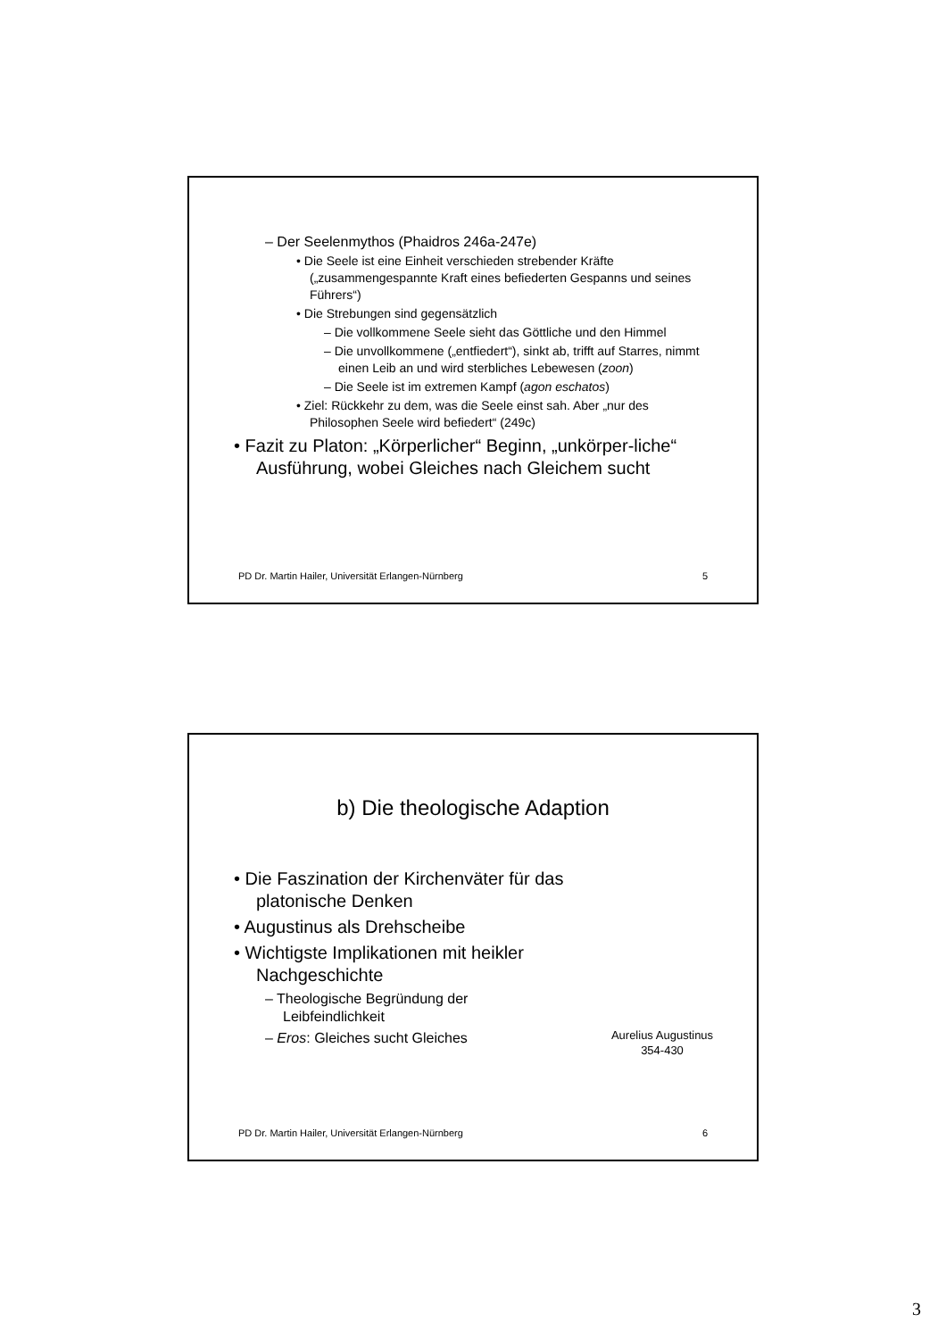– Der Seelenmythos (Phaidros 246a-247e)
• Die Seele ist eine Einheit verschieden strebender Kräfte („zusammengespannte Kraft eines befiederten Gespanns und seines Führers“)
• Die Strebungen sind gegensätzlich
– Die vollkommene Seele sieht das Göttliche und den Himmel
– Die unvollkommene („entfiedert“), sinkt ab, trifft auf Starres, nimmt einen Leib an und wird sterbliches Lebewesen (zoon)
– Die Seele ist im extremen Kampf (agon eschatos)
• Ziel: Rückkehr zu dem, was die Seele einst sah. Aber „nur des Philosophen Seele wird befiedert“ (249c)
• Fazit zu Platon: „Körperlicher“ Beginn, „unkörper-liche“ Ausführung, wobei Gleiches nach Gleichem sucht
PD Dr. Martin Hailer, Universität Erlangen-Nürnberg 5
b) Die theologische Adaption
• Die Faszination der Kirchenväter für das platonische Denken
• Augustinus als Drehscheibe
• Wichtigste Implikationen mit heikler Nachgeschichte
– Theologische Begründung der Leibfeindlichkeit
– Eros: Gleiches sucht Gleiches
Aurelius Augustinus
354-430
PD Dr. Martin Hailer, Universität Erlangen-Nürnberg 6
3